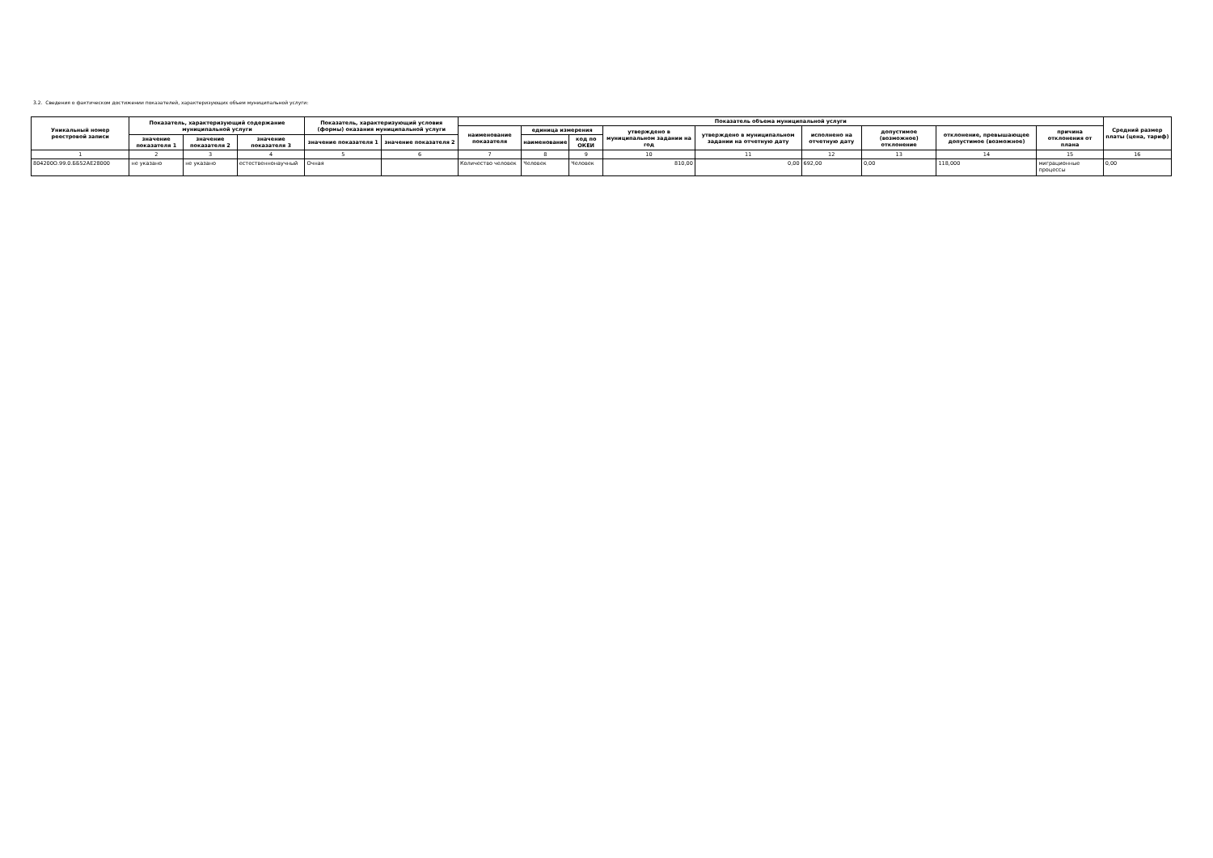3.2. Сведения о фактическом достижении показателей, характеризующих объем муниципальной услуги:
| Уникальный номер реестровой записи | Показатель, характеризующий содержание муниципальной услуги | | | Показатель, характеризующий условия (формы) оказания муниципальной услуги | | Показатель объема муниципальной услуги | | | | | | | | | Средний размер платы (цена, тариф) |
| --- | --- | --- | --- | --- | --- | --- | --- | --- | --- | --- | --- | --- | --- | --- | --- |
| | | | | | | наименование показателя | единица измерения | | утверждено в муниципальном задании на год | утверждено в муниципальном задании на отчетную дату | исполнено на отчетную дату | допустимое (возможное) отклонение | отклонение, превышающее допустимое (возможное) | причина отклонения от плана | |
| | значение показателя 1 | значение показателя 2 | значение показателя 3 | значение показателя 1 | значение показателя 2 | | наименование | код по ОКЕИ | | | | | | | |
| 1 | 2 | 3 | 4 | 5 | 6 | 7 | 8 | 9 | 10 | 11 | 12 | 13 | 14 | 15 | 16 |
| 804200О.99.0.ББ52АЕ28000 | не указано | не указано | естественнонаучный | Очная | | Количество человек | Человек | Человек | 810,00 | 0,00 | 692,00 | 0,00 | 118,000 | миграционные процессы | 0,00 |